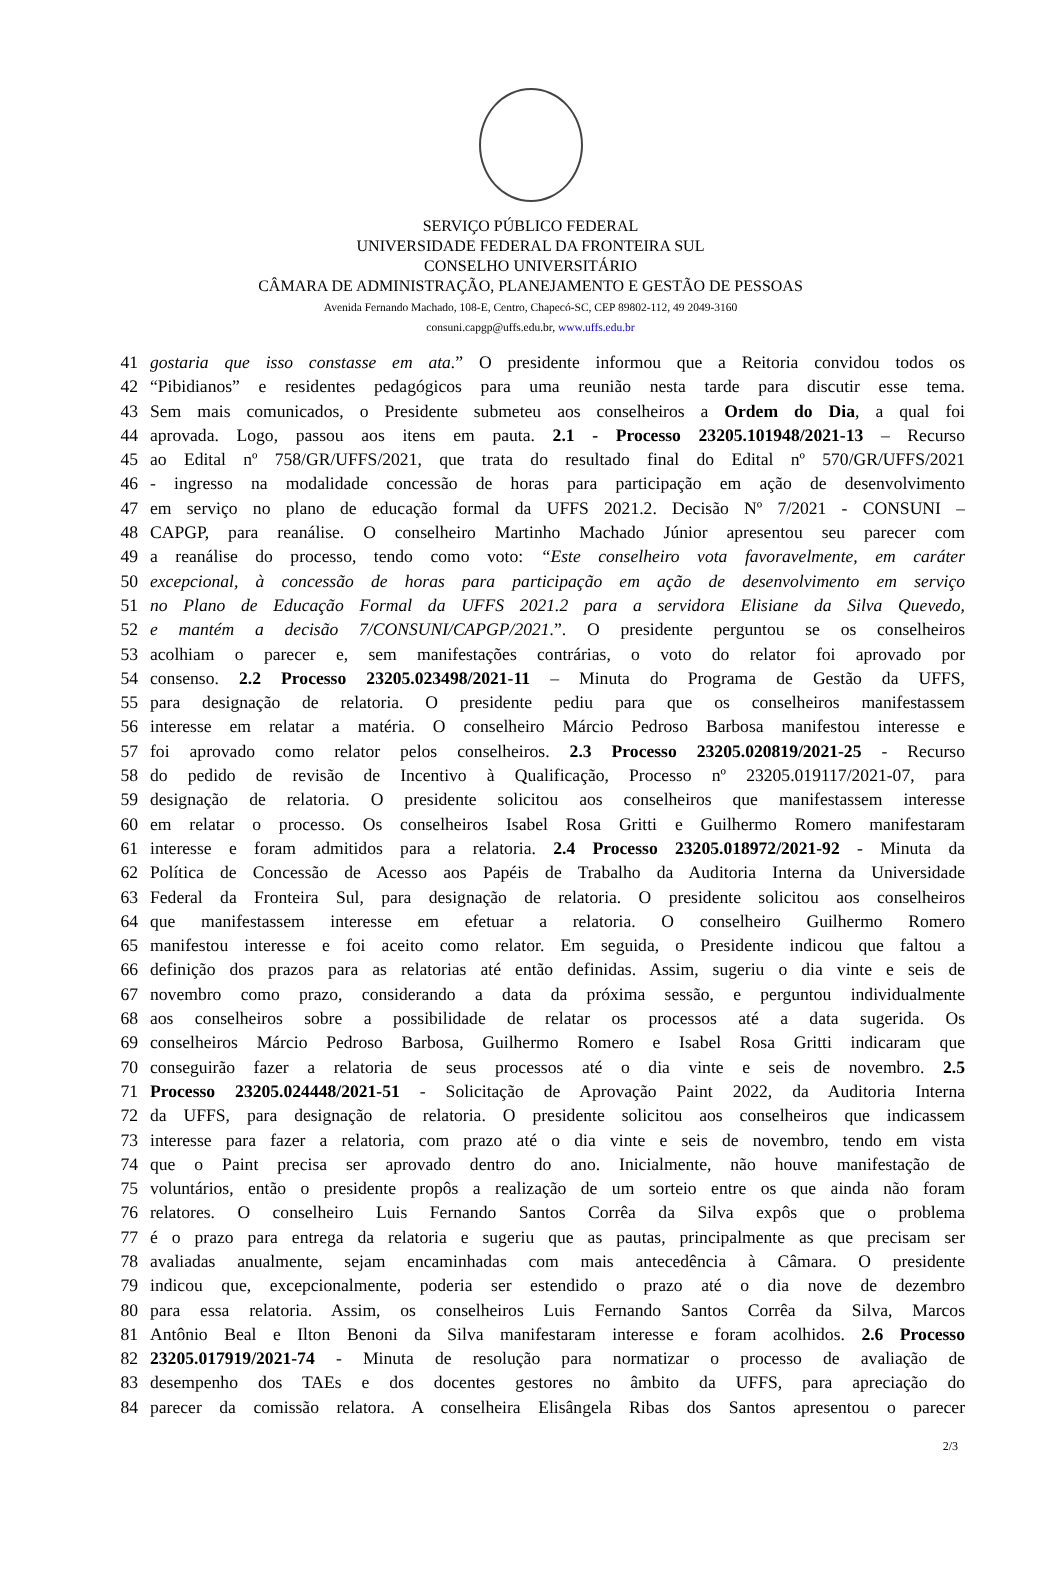SERVIÇO PÚBLICO FEDERAL
UNIVERSIDADE FEDERAL DA FRONTEIRA SUL
CONSELHO UNIVERSITÁRIO
CÂMARA DE ADMINISTRAÇÃO, PLANEJAMENTO E GESTÃO DE PESSOAS
Avenida Fernando Machado, 108-E, Centro, Chapecó-SC, CEP 89802-112, 49 2049-3160
consuni.capgp@uffs.edu.br, www.uffs.edu.br
41 gostaria que isso constasse em ata.” O presidente informou que a Reitoria convidou todos os
42 “Pibidianos” e residentes pedagógicos para uma reunião nesta tarde para discutir esse tema.
43 Sem mais comunicados, o Presidente submeteu aos conselheiros a Ordem do Dia, a qual foi
44 aprovada. Logo, passou aos itens em pauta. 2.1 - Processo 23205.101948/2021-13 – Recurso
45 ao Edital nº 758/GR/UFFS/2021, que trata do resultado final do Edital nº 570/GR/UFFS/2021
46 - ingresso na modalidade concessão de horas para participação em ação de desenvolvimento
47 em serviço no plano de educação formal da UFFS 2021.2. Decisão Nº 7/2021 - CONSUNI –
48 CAPGP, para reanálise. O conselheiro Martinho Machado Júnior apresentou seu parecer com
49 a reanálise do processo, tendo como voto: “Este conselheiro vota favoravelmente, em caráter
50 excepcional, à concessão de horas para participação em ação de desenvolvimento em serviço
51 no Plano de Educação Formal da UFFS 2021.2 para a servidora Elisiane da Silva Quevedo,
52 e mantém a decisão 7/CONSUNI/CAPGP/2021.”. O presidente perguntou se os conselheiros
53 acolhiam o parecer e, sem manifestações contrárias, o voto do relator foi aprovado por
54 consenso. 2.2 Processo 23205.023498/2021-11 – Minuta do Programa de Gestão da UFFS,
55 para designação de relatoria. O presidente pediu para que os conselheiros manifestassem
56 interesse em relatar a matéria. O conselheiro Márcio Pedroso Barbosa manifestou interesse e
57 foi aprovado como relator pelos conselheiros. 2.3 Processo 23205.020819/2021-25 - Recurso
58 do pedido de revisão de Incentivo à Qualificação, Processo nº 23205.019117/2021-07, para
59 designação de relatoria. O presidente solicitou aos conselheiros que manifestassem interesse
60 em relatar o processo. Os conselheiros Isabel Rosa Gritti e Guilhermo Romero manifestaram
61 interesse e foram admitidos para a relatoria. 2.4 Processo 23205.018972/2021-92 - Minuta da
62 Política de Concessão de Acesso aos Papéis de Trabalho da Auditoria Interna da Universidade
63 Federal da Fronteira Sul, para designação de relatoria. O presidente solicitou aos conselheiros
64 que manifestassem interesse em efetuar a relatoria. O conselheiro Guilhermo Romero
65 manifestou interesse e foi aceito como relator. Em seguida, o Presidente indicou que faltou a
66 definição dos prazos para as relatorias até então definidas. Assim, sugeriu o dia vinte e seis de
67 novembro como prazo, considerando a data da próxima sessão, e perguntou individualmente
68 aos conselheiros sobre a possibilidade de relatar os processos até a data sugerida. Os
69 conselheiros Márcio Pedroso Barbosa, Guilhermo Romero e Isabel Rosa Gritti indicaram que
70 conseguirão fazer a relatoria de seus processos até o dia vinte e seis de novembro. 2.5
71 Processo 23205.024448/2021-51 - Solicitação de Aprovação Paint 2022, da Auditoria Interna
72 da UFFS, para designação de relatoria. O presidente solicitou aos conselheiros que indicassem
73 interesse para fazer a relatoria, com prazo até o dia vinte e seis de novembro, tendo em vista
74 que o Paint precisa ser aprovado dentro do ano. Inicialmente, não houve manifestação de
75 voluntários, então o presidente propôs a realização de um sorteio entre os que ainda não foram
76 relatores. O conselheiro Luis Fernando Santos Corrêa da Silva expôs que o problema
77 é o prazo para entrega da relatoria e sugeriu que as pautas, principalmente as que precisam ser
78 avaliadas anualmente, sejam encaminhadas com mais antecedência à Câmara. O presidente
79 indicou que, excepcionalmente, poderia ser estendido o prazo até o dia nove de dezembro
80 para essa relatoria. Assim, os conselheiros Luis Fernando Santos Corrêa da Silva, Marcos
81 Antônio Beal e Ilton Benoni da Silva manifestaram interesse e foram acolhidos. 2.6 Processo
82 23205.017919/2021-74 - Minuta de resolução para normatizar o processo de avaliação de
83 desempenho dos TAEs e dos docentes gestores no âmbito da UFFS, para apreciação do
84 parecer da comissão relatora. A conselheira Elisângela Ribas dos Santos apresentou o parecer
2/3